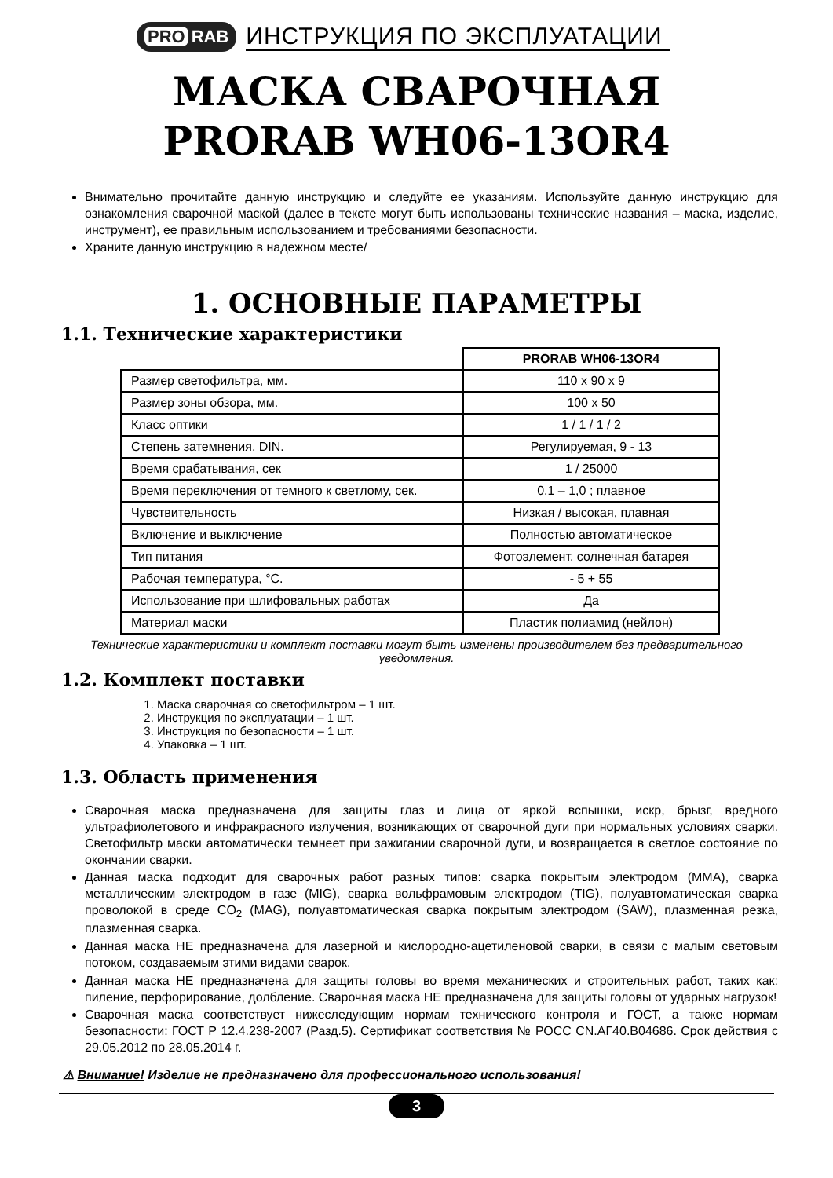PRO RAB
ИНСТРУКЦИЯ ПО ЭКСПЛУАТАЦИИ
МАСКА СВАРОЧНАЯ
PRORAB WH06-13OR4
Внимательно прочитайте данную инструкцию и следуйте ее указаниям. Используйте данную инструкцию для ознакомления сварочной маской (далее в тексте могут быть использованы технические названия – маска, изделие, инструмент), ее правильным использованием и требованиями безопасности.
Храните данную инструкцию в надежном месте/
1. ОСНОВНЫЕ ПАРАМЕТРЫ
1.1. Технические характеристики
| | PRORAB WH06-13OR4 |
| Размер светофильтра, мм. | 110 x 90 x 9 |
| Размер зоны обзора, мм. | 100 x 50 |
| Класс оптики | 1 / 1 / 1 / 2 |
| Степень затемнения, DIN. | Регулируемая, 9 - 13 |
| Время срабатывания, сек | 1 / 25000 |
| Время переключения от темного к светлому, сек. | 0,1 – 1,0 ; плавное |
| Чувствительность | Низкая / высокая, плавная |
| Включение и выключение | Полностью автоматическое |
| Тип питания | Фотоэлемент, солнечная батарея |
| Рабочая температура, °С. | - 5 + 55 |
| Использование при шлифовальных работах | Да |
| Материал маски | Пластик полиамид (нейлон) |
Технические характеристики и комплект поставки могут быть изменены производителем без предварительного уведомления.
1.2. Комплект поставки
1. Маска сварочная со светофильтром – 1 шт.
2. Инструкция по эксплуатации – 1 шт.
3. Инструкция по безопасности – 1 шт.
4. Упаковка – 1 шт.
1.3. Область применения
Сварочная маска предназначена для защиты глаз и лица от яркой вспышки, искр, брызг, вредного ультрафиолетового и инфракрасного излучения, возникающих от сварочной дуги при нормальных условиях сварки. Светофильтр маски автоматически темнеет при зажигании сварочной дуги, и возвращается в светлое состояние по окончании сварки.
Данная маска подходит для сварочных работ разных типов: сварка покрытым электродом (MMA), сварка металлическим электродом в газе (MIG), сварка вольфрамовым электродом (TIG), полуавтоматическая сварка проволокой в среде CO<sub>2</sub> (MAG), полуавтоматическая сварка покрытым электродом (SAW), плазменная резка, плазменная сварка.
Данная маска НЕ предназначена для лазерной и кислородно-ацетиленовой сварки, в связи с малым световым потоком, создаваемым этими видами сварок.
Данная маска НЕ предназначена для защиты головы во время механических и строительных работ, таких как: пиление, перфорирование, долбление. Сварочная маска НЕ предназначена для защиты головы от ударных нагрузок!
Сварочная маска соответствует нижеследующим нормам технического контроля и ГОСТ, а также нормам безопасности: ГОСТ Р 12.4.238-2007 (Разд.5). Сертификат соответствия № РОСС CN.АГ40.В04686. Срок действия с 29.05.2012 по 28.05.2014 г.
⚠ Внимание! Изделие не предназначено для профессионального использования!
3